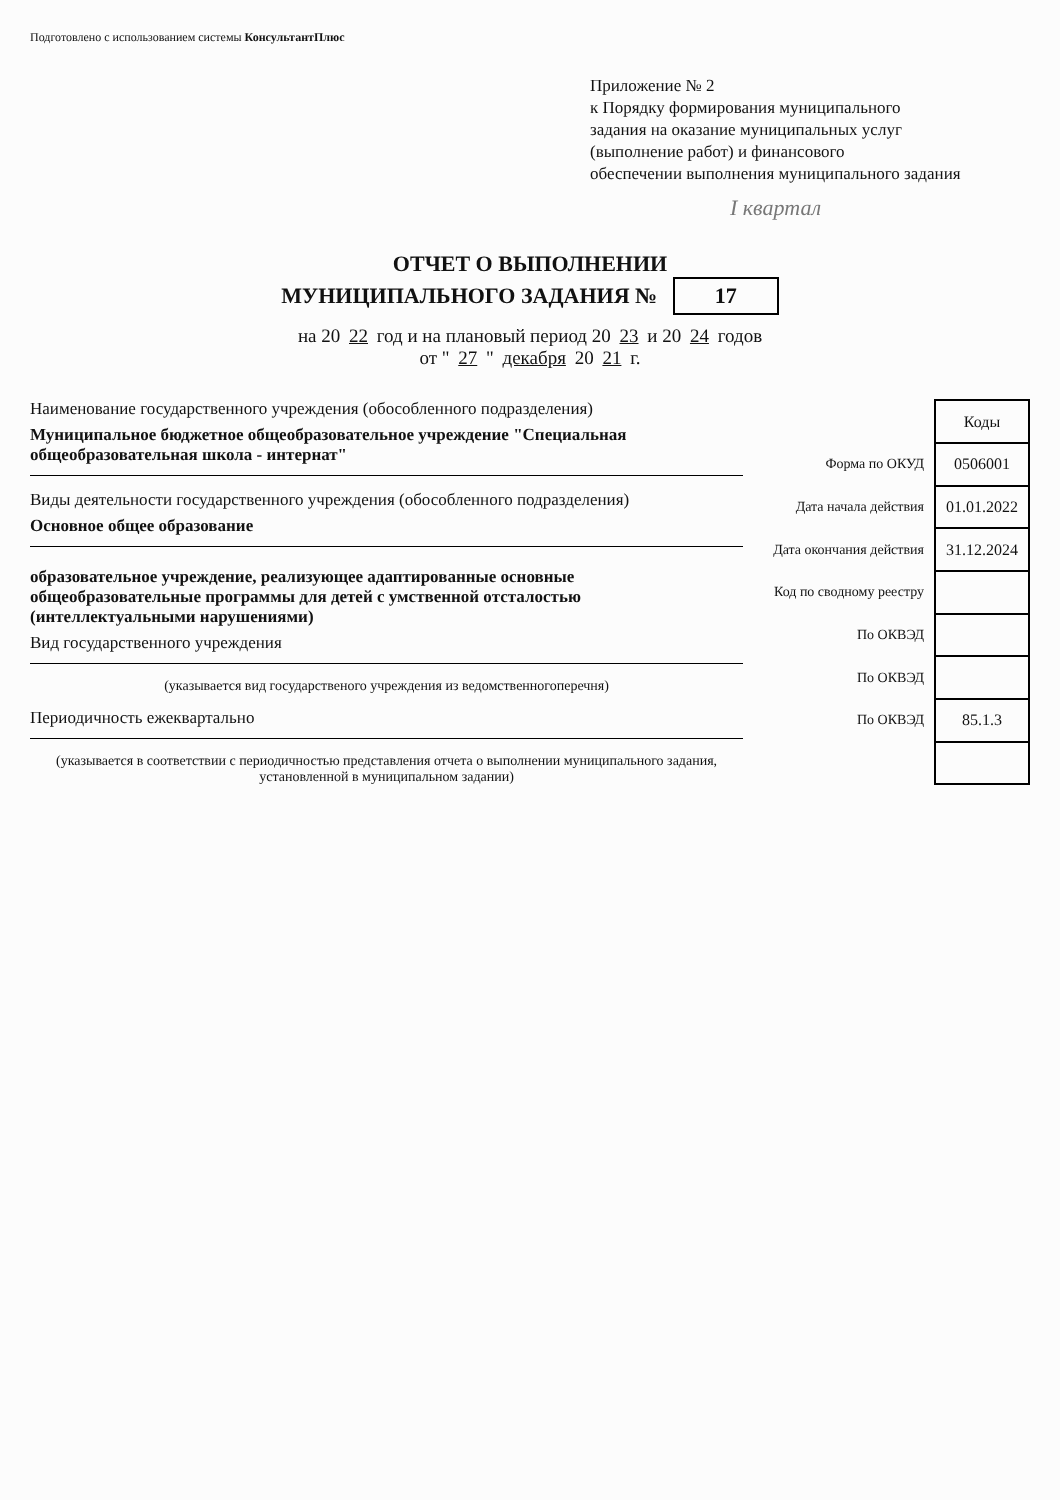Подготовлено с использованием системы КонсультантПлюс
Приложение № 2
к Порядку формирования муниципального
задания на оказание муниципальных услуг
(выполнение работ) и финансового
обеспечении выполнения муниципального задания
I квартал
ОТЧЕТ О ВЫПОЛНЕНИИ
МУНИЦИПАЛЬНОГО ЗАДАНИЯ № 17
на 20 22 год и на плановый период 20 23 и 20 24 годов
от " 27 " декабря 20 21 г.
Наименование государственного учреждения (обособленного подразделения)
Муниципальное бюджетное общеобразовательное учреждение "Специальная общеобразовательная школа - интернат"
Виды деятельности государственного учреждения (обособленного подразделения)
Основное общее образование
образовательное учреждение, реализующее адаптированные основные общеобразовательные программы для детей с умственной отсталостью (интеллектуальными нарушениями)
Вид государственного учреждения
(указывается вид государственого учреждения из ведомственногоперечня)
Периодичность ежеквартально
(указывается в соответствии с периодичностью представления отчета о выполнении муниципального задания, установленной в муниципальном задании)
| | Коды |
| Форма по ОКУД | 0506001 |
| Дата начала действия | 01.01.2022 |
| Дата окончания действия | 31.12.2024 |
| Код по сводному реестру | |
| По ОКВЭД | |
| По ОКВЭД | |
| По ОКВЭД | 85.1.3 |